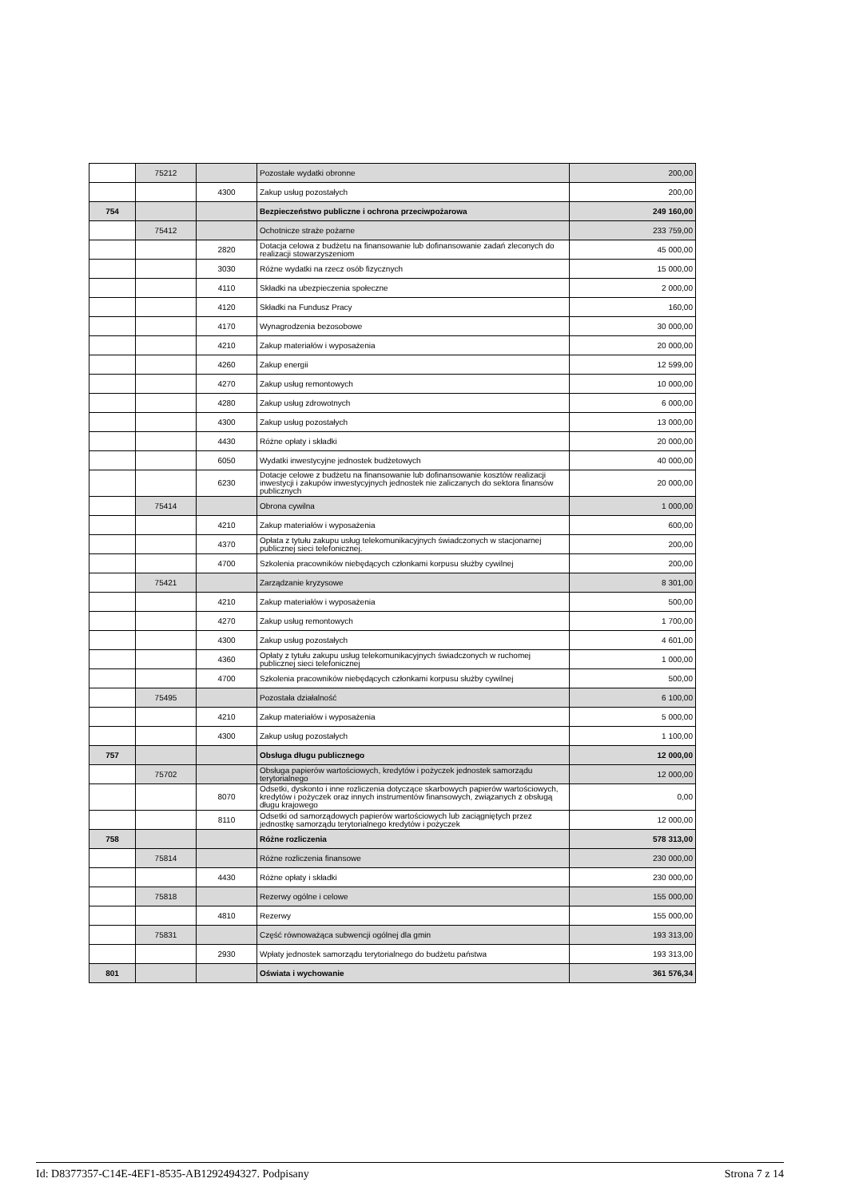| | 75212 | | Pozostałe wydatki obronne | 200,00 |
| | | 4300 | Zakup usług pozostałych | 200,00 |
| 754 | | | Bezpieczeństwo publiczne i ochrona przeciwpożarowa | 249 160,00 |
| | 75412 | | Ochotnicze straże pożarne | 233 759,00 |
| | | 2820 | Dotacja celowa z budżetu na finansowanie lub dofinansowanie zadań zleconych do realizacji stowarzyszeniom | 45 000,00 |
| | | 3030 | Różne wydatki na rzecz osób fizycznych | 15 000,00 |
| | | 4110 | Składki na ubezpieczenia społeczne | 2 000,00 |
| | | 4120 | Składki na Fundusz Pracy | 160,00 |
| | | 4170 | Wynagrodzenia bezosobowe | 30 000,00 |
| | | 4210 | Zakup materiałów i wyposażenia | 20 000,00 |
| | | 4260 | Zakup energii | 12 599,00 |
| | | 4270 | Zakup usług remontowych | 10 000,00 |
| | | 4280 | Zakup usług zdrowotnych | 6 000,00 |
| | | 4300 | Zakup usług pozostałych | 13 000,00 |
| | | 4430 | Różne opłaty i składki | 20 000,00 |
| | | 6050 | Wydatki inwestycyjne jednostek budżetowych | 40 000,00 |
| | | 6230 | Dotacje celowe z budżetu na finansowanie lub dofinansowanie kosztów realizacji inwestycji i zakupów inwestycyjnych jednostek nie zaliczanych do sektora finansów publicznych | 20 000,00 |
| | 75414 | | Obrona cywilna | 1 000,00 |
| | | 4210 | Zakup materiałów i wyposażenia | 600,00 |
| | | 4370 | Opłata z tytułu zakupu usług telekomunikacyjnych świadczonych w stacjonarnej publicznej sieci telefonicznej. | 200,00 |
| | | 4700 | Szkolenia pracowników niebędących członkami korpusu służby cywilnej | 200,00 |
| | 75421 | | Zarządzanie kryzysowe | 8 301,00 |
| | | 4210 | Zakup materiałów i wyposażenia | 500,00 |
| | | 4270 | Zakup usług remontowych | 1 700,00 |
| | | 4300 | Zakup usług pozostałych | 4 601,00 |
| | | 4360 | Opłaty z tytułu zakupu usług telekomunikacyjnych świadczonych w ruchomej publicznej sieci telefonicznej | 1 000,00 |
| | | 4700 | Szkolenia pracowników niebędących członkami korpusu służby cywilnej | 500,00 |
| | 75495 | | Pozostała działalność | 6 100,00 |
| | | 4210 | Zakup materiałów i wyposażenia | 5 000,00 |
| | | 4300 | Zakup usług pozostałych | 1 100,00 |
| 757 | | | Obsługa długu publicznego | 12 000,00 |
| | 75702 | | Obsługa papierów wartościowych, kredytów i pożyczek jednostek samorządu terytorialnego | 12 000,00 |
| | | 8070 | Odsetki, dyskonto i inne rozliczenia dotyczące skarbowych papierów wartościowych, kredytów i pożyczek oraz innych instrumentów finansowych, związanych z obsługą długu krajowego | 0,00 |
| | | 8110 | Odsetki od samorządowych papierów wartościowych lub zaciągniętych przez jednostkę samorządu terytorialnego kredytów i pożyczek | 12 000,00 |
| 758 | | | Różne rozliczenia | 578 313,00 |
| | 75814 | | Różne rozliczenia finansowe | 230 000,00 |
| | | 4430 | Różne opłaty i składki | 230 000,00 |
| | 75818 | | Rezerwy ogólne i celowe | 155 000,00 |
| | | 4810 | Rezerwy | 155 000,00 |
| | 75831 | | Część równoważąca subwencji ogólnej dla gmin | 193 313,00 |
| | | 2930 | Wpłaty jednostek samorządu terytorialnego do budżetu państwa | 193 313,00 |
| 801 | | | Oświata i wychowanie | 361 576,34 |
Id: D8377357-C14E-4EF1-8535-AB1292494327. Podpisany Strona 7 z 14